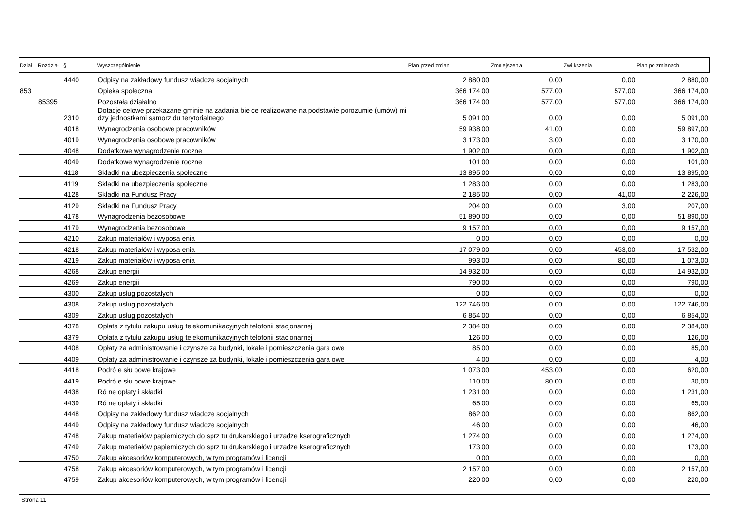| Dział | Rozdział | § | Wyszczególnienie | Plan przed zmian | Zmniejszenia | Zwi kszenia | Plan po zmianach |
| --- | --- | --- | --- | --- | --- | --- | --- |
| | | 4440 | Odpisy na zakładowy fundusz wiadcze socjalnych | 2 880,00 | 0,00 | 0,00 | 2 880,00 |
| 853 | | | Opieka społeczna | 366 174,00 | 577,00 | 577,00 | 366 174,00 |
| | 85395 | | Pozostała działalno | 366 174,00 | 577,00 | 577,00 | 366 174,00 |
| | | 2310 | Dotacje celowe przekazane gminie na zadania bie ce realizowane na podstawie porozumie (umów) mi dzy jednostkami samorz du terytorialnego | 5 091,00 | 0,00 | 0,00 | 5 091,00 |
| | | 4018 | Wynagrodzenia osobowe pracowników | 59 938,00 | 41,00 | 0,00 | 59 897,00 |
| | | 4019 | Wynagrodzenia osobowe pracowników | 3 173,00 | 3,00 | 0,00 | 3 170,00 |
| | | 4048 | Dodatkowe wynagrodzenie roczne | 1 902,00 | 0,00 | 0,00 | 1 902,00 |
| | | 4049 | Dodatkowe wynagrodzenie roczne | 101,00 | 0,00 | 0,00 | 101,00 |
| | | 4118 | Składki na ubezpieczenia społeczne | 13 895,00 | 0,00 | 0,00 | 13 895,00 |
| | | 4119 | Składki na ubezpieczenia społeczne | 1 283,00 | 0,00 | 0,00 | 1 283,00 |
| | | 4128 | Składki na Fundusz Pracy | 2 185,00 | 0,00 | 41,00 | 2 226,00 |
| | | 4129 | Składki na Fundusz Pracy | 204,00 | 0,00 | 3,00 | 207,00 |
| | | 4178 | Wynagrodzenia bezosobowe | 51 890,00 | 0,00 | 0,00 | 51 890,00 |
| | | 4179 | Wynagrodzenia bezosobowe | 9 157,00 | 0,00 | 0,00 | 9 157,00 |
| | | 4210 | Zakup materiałów i wyposa enia | 0,00 | 0,00 | 0,00 | 0,00 |
| | | 4218 | Zakup materiałów i wyposa enia | 17 079,00 | 0,00 | 453,00 | 17 532,00 |
| | | 4219 | Zakup materiałów i wyposa enia | 993,00 | 0,00 | 80,00 | 1 073,00 |
| | | 4268 | Zakup energii | 14 932,00 | 0,00 | 0,00 | 14 932,00 |
| | | 4269 | Zakup energii | 790,00 | 0,00 | 0,00 | 790,00 |
| | | 4300 | Zakup usług pozostałych | 0,00 | 0,00 | 0,00 | 0,00 |
| | | 4308 | Zakup usług pozostałych | 122 746,00 | 0,00 | 0,00 | 122 746,00 |
| | | 4309 | Zakup usług pozostałych | 6 854,00 | 0,00 | 0,00 | 6 854,00 |
| | | 4378 | Opłata z tytułu zakupu usług telekomunikacyjnych telofonii stacjonarnej | 2 384,00 | 0,00 | 0,00 | 2 384,00 |
| | | 4379 | Opłata z tytułu zakupu usług telekomunikacyjnych telofonii stacjonarnej | 126,00 | 0,00 | 0,00 | 126,00 |
| | | 4408 | Opłaty za administrowanie i czynsze za budynki, lokale i pomieszczenia gara owe | 85,00 | 0,00 | 0,00 | 85,00 |
| | | 4409 | Opłaty za administrowanie i czynsze za budynki, lokale i pomieszczenia gara owe | 4,00 | 0,00 | 0,00 | 4,00 |
| | | 4418 | Podró e słu bowe krajowe | 1 073,00 | 453,00 | 0,00 | 620,00 |
| | | 4419 | Podró e słu bowe krajowe | 110,00 | 80,00 | 0,00 | 30,00 |
| | | 4438 | Ró ne opłaty i składki | 1 231,00 | 0,00 | 0,00 | 1 231,00 |
| | | 4439 | Ró ne opłaty i składki | 65,00 | 0,00 | 0,00 | 65,00 |
| | | 4448 | Odpisy na zakładowy fundusz wiadcze socjalnych | 862,00 | 0,00 | 0,00 | 862,00 |
| | | 4449 | Odpisy na zakładowy fundusz wiadcze socjalnych | 46,00 | 0,00 | 0,00 | 46,00 |
| | | 4748 | Zakup materiałów papierniczych do sprz tu drukarskiego i urzadze kserograficznych | 1 274,00 | 0,00 | 0,00 | 1 274,00 |
| | | 4749 | Zakup materiałów papierniczych do sprz tu drukarskiego i urzadze kserograficznych | 173,00 | 0,00 | 0,00 | 173,00 |
| | | 4750 | Zakup akcesoriów komputerowych, w tym programów i licencji | 0,00 | 0,00 | 0,00 | 0,00 |
| | | 4758 | Zakup akcesoriów komputerowych, w tym programów i licencji | 2 157,00 | 0,00 | 0,00 | 2 157,00 |
| | | 4759 | Zakup akcesoriów komputerowych, w tym programów i licencji | 220,00 | 0,00 | 0,00 | 220,00 |
Strona 11